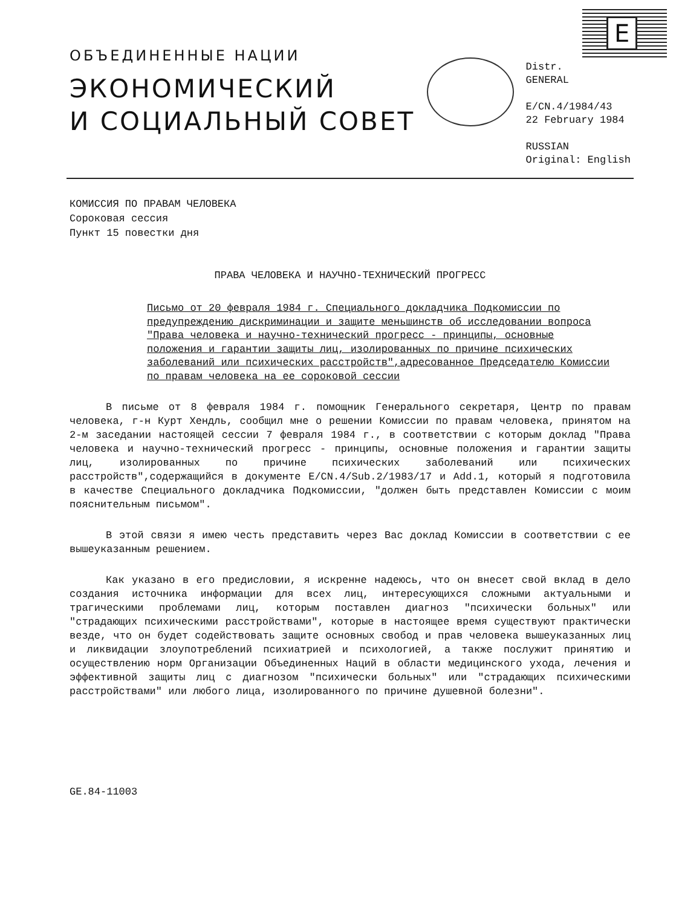E
ОБЪЕДИНЕННЫЕ НАЦИИ
ЭКОНОМИЧЕСКИЙ
И СОЦИАЛЬНЫЙ СОВЕТ
Distr.
GENERAL
E/CN.4/1984/43
22 February 1984
RUSSIAN
Original: English
КОМИССИЯ ПО ПРАВАМ ЧЕЛОВЕКА
Сороковая сессия
Пункт 15 повестки дня
ПРАВА ЧЕЛОВЕКА И НАУЧНО-ТЕХНИЧЕСКИЙ ПРОГРЕСС
Письмо от 20 февраля 1984 г. Специального докладчика Подкомиссии по предупреждению дискриминации и защите меньшинств об исследовании вопроса "Права человека и научно-технический прогресс - принципы, основные положения и гарантии защиты лиц, изолированных по причине психических заболеваний или психических расстройств",адресованное Председателю Комиссии по правам человека на ее сороковой сессии
В письме от 8 февраля 1984 г. помощник Генерального секретаря, Центр по правам человека, г-н Курт Хендль, сообщил мне о решении Комиссии по правам человека, принятом на 2-м заседании настоящей сессии 7 февраля 1984 г., в соответствии с которым доклад "Права человека и научно-технический прогресс - принципы, основные положения и гарантии защиты лиц, изолированных по причине психических заболеваний или психических расстройств",содержащийся в документе E/CN.4/Sub.2/1983/17 и Add.1, который я подготовила в качестве Специального докладчика Подкомиссии, "должен быть представлен Комиссии с моим пояснительным письмом".
В этой связи я имею честь представить через Вас доклад Комиссии в соответствии с ее вышеуказанным решением.
Как указано в его предисловии, я искренне надеюсь, что он внесет свой вклад в дело создания источника информации для всех лиц, интересующихся сложными актуальными и трагическими проблемами лиц, которым поставлен диагноз "психически больных" или "страдающих психическими расстройствами", которые в настоящее время существуют практически везде, что он будет содействовать защите основных свобод и прав человека вышеуказанных лиц и ликвидации злоупотреблений психиатрией и психологией, а также послужит принятию и осуществлению норм Организации Объединенных Наций в области медицинского ухода, лечения и эффективной защиты лиц с диагнозом "психически больных" или "страдающих психическими расстройствами" или любого лица, изолированного по причине душевной болезни".
GE.84-11003